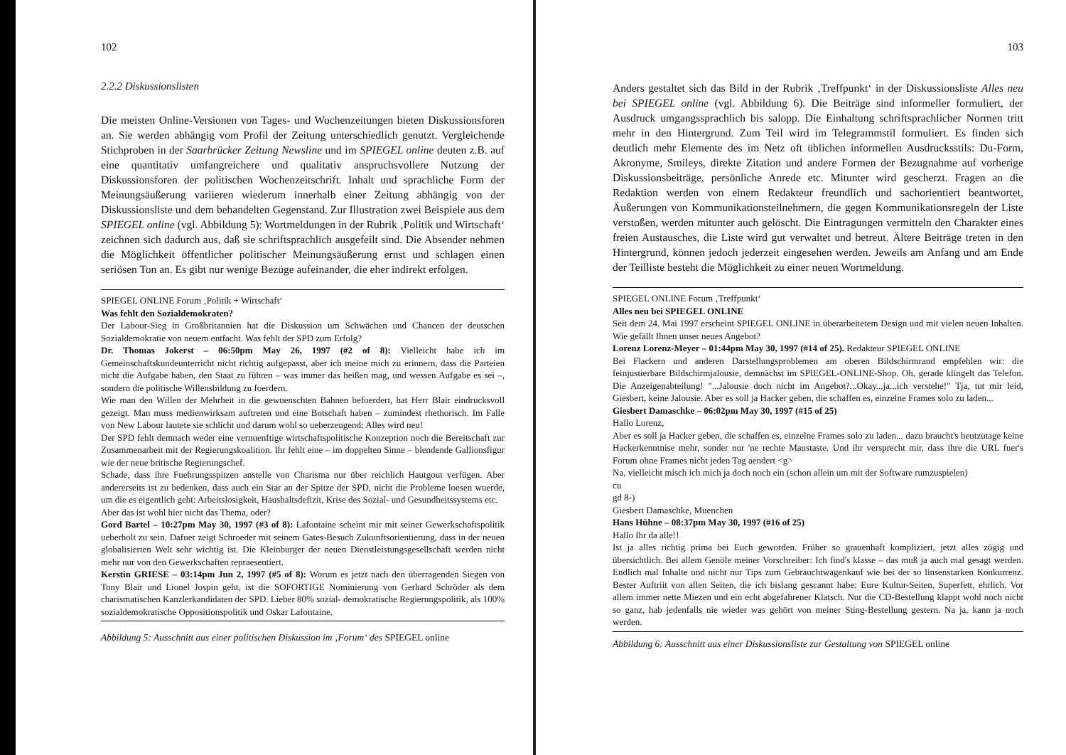102
2.2.2 Diskussionslisten
Die meisten Online-Versionen von Tages- und Wochenzeitungen bieten Diskussionsforen an. Sie werden abhängig vom Profil der Zeitung unterschiedlich genutzt. Vergleichende Stichproben in der Saarbrücker Zeitung Newsline und im SPIEGEL online deuten z.B. auf eine quantitativ umfangreichere und qualitativ anspruchsvollere Nutzung der Diskussionsforen der politischen Wochenzeitschrift. Inhalt und sprachliche Form der Meinungsäußerung variieren wiederum innerhalb einer Zeitung abhängig von der Diskussionsliste und dem behandelten Gegenstand. Zur Illustration zwei Beispiele aus dem SPIEGEL online (vgl. Abbildung 5): Wortmeldungen in der Rubrik ‚Politik und Wirtschaft‘ zeichnen sich dadurch aus, daß sie schriftsprachlich ausgefeilt sind. Die Absender nehmen die Möglichkeit öffentlicher politischer Meinungsäußerung ernst und schlagen einen seriösen Ton an. Es gibt nur wenige Bezüge aufeinander, die eher indirekt erfolgen.
SPIEGEL ONLINE Forum ‚Politik + Wirtschaft‘
Was fehlt den Sozialdemokraten?
Der Labour-Sieg in Großbritannien hat die Diskussion um Schwächen und Chancen der deutschen Sozialdemokratie von neuem entfacht. Was fehlt der SPD zum Erfolg?
Dr. Thomas Jokerst – 06:50pm May 26, 1997 (#2 of 8): Vielleicht habe ich im Gemeinschaftskundeunterricht nicht richtig aufgepasst, aber ich meine mich zu erinnern, dass die Parteien nicht die Aufgabe haben, den Staat zu führen – was immer das heißen mag, und wessen Aufgabe es sei –, sondern die politische Willensbildung zu foerdern.
Wie man den Willen der Mehrheit in die gewuenschten Bahnen befoerdert, hat Herr Blair eindrucksvoll gezeigt. Man muss medienwirksam auftreten und eine Botschaft haben – zumindest rhethorisch. Im Falle von New Labour lautete sie schlicht und darum wohl so ueberzeugend: Alles wird neu!
Der SPD fehlt demnach weder eine vernuenftige wirtschaftspolitische Konzeption noch die Bereitschaft zur Zusammenarbeit mit der Regierungskoalition. Ihr fehlt eine – im doppelten Sinne – blendende Gallionsfigur wie der neue britische Regierungschef.
Schade, dass ihre Fuehrungsspitzen anstelle von Charisma nur über reichlich Hautgout verfügen. Aber andererseits ist zu bedenken, dass auch ein Star an der Spitze der SPD, nicht die Probleme loesen wuerde, um die es eigentlich geht: Arbeitslosigkeit, Haushaltsdefizit, Krise des Sozial- und Gesundheitssystems etc.
Aber das ist wohl hier nicht das Thema, oder?
Gord Bartel – 10:27pm May 30, 1997 (#3 of 8): Lafontaine scheint mir mit seiner Gewerkschaftspolitik ueberholt zu sein. Dafuer zeigt Schroeder mit seinem Gates-Besuch Zukunftsorientierung, dass in der neuen globalisierten Welt sehr wichtig ist. Die Kleinburger der neuen Dienstleistungsgesellschaft werden nicht mehr nur von den Gewerkschaften repraesentiert.
Kerstin GRIESE – 03:14pm Jun 2, 1997 (#5 of 8): Worum es jetzt nach den überragenden Siegen von Tony Blair und Lionel Jospin geht, ist die SOFORTIGE Nominierung von Gerhard Schröder als dem charismatischen Kanzlerkandidaten der SPD. Lieber 80% sozial- demokratische Regierungspolitik, als 100% sozialdemokratische Oppositionspolitik und Oskar Lafontaine.
Abbildung 5: Ausschnitt aus einer politischen Diskussion im ‚Forum‘ des SPIEGEL online
103
Anders gestaltet sich das Bild in der Rubrik ‚Treffpunkt‘ in der Diskussionsliste Alles neu bei SPIEGEL online (vgl. Abbildung 6). Die Beiträge sind informeller formuliert, der Ausdruck umgangssprachlich bis salopp. Die Einhaltung schriftsprachlicher Normen tritt mehr in den Hintergrund. Zum Teil wird im Telegrammstil formuliert. Es finden sich deutlich mehr Elemente des im Netz oft üblichen informellen Ausdrucksstils: Du-Form, Akronyme, Smileys, direkte Zitation und andere Formen der Bezugnahme auf vorherige Diskussionsbeiträge, persönliche Anrede etc. Mitunter wird gescherzt. Fragen an die Redaktion werden von einem Redakteur freundlich und sachorientiert beantwortet, Äußerungen von Kommunikationsteilnehmern, die gegen Kommunikationsregeln der Liste verstoßen, werden mitunter auch gelöscht. Die Eintragungen vermitteln den Charakter eines freien Austausches, die Liste wird gut verwaltet und betreut. Ältere Beiträge treten in den Hintergrund, können jedoch jederzeit eingesehen werden. Jeweils am Anfang und am Ende der Teilliste besteht die Möglichkeit zu einer neuen Wortmeldung.
SPIEGEL ONLINE Forum ‚Treffpunkt‘
Alles neu bei SPIEGEL ONLINE
Seit dem 24. Mai 1997 erscheint SPIEGEL ONLINE in überarbeitetem Design und mit vielen neuen Inhalten. Wie gefällt Ihnen unser neues Angebot?
Lorenz Lorenz-Meyer – 01:44pm May 30, 1997 (#14 of 25). Redakteur SPIEGEL ONLINE
Bei Flackern und anderen Darstellungsproblemen am oberen Bildschirmrand empfehlen wir: die feinjustierbare Bildschirmjalousie, demnächst im SPIEGEL-ONLINE-Shop. Oh, gerade klingelt das Telefon. Die Anzeigenabteilung! "...Jalousie doch nicht im Angebot?...Okay...ja...ich verstehe!" Tja, tut mir leid, Giesbert, keine Jalousie. Aber es soll ja Hacker geben, die schaffen es, einzelne Frames solo zu laden...
Giesbert Damaschke – 06:02pm May 30, 1997 (#15 of 25)
Hallo Lorenz,
Aber es soll ja Hacker geben, die schaffen es, einzelne Frames solo zu laden... dazu braucht's heutzutage keine Hackerkenntnise mehr, sonder nur 'ne rechte Maustaste. Und ihr versprecht mir, dass ihre die URL fuer's Forum ohne Frames nicht jeden Tag aendert <g>
Na, vielleicht misch ich mich ja doch noch ein (schon allein um mit der Software rumzuspielen)
cu
gd 8-)
Giesbert Damaschke, Muenchen
Hans Hühne – 08:37pm May 30, 1997 (#16 of 25)
Hallo Ihr da alle!!
Ist ja alles richtig prima bei Euch geworden. Früher so grauenhaft kompliziert, jetzt alles zügig und übersichtlich. Bei allem Genöle meiner Vorschreiber: Ich find's klasse – das muß ja auch mal gesagt werden. Endlich mal Inhalte und nicht nur Tips zum Gebrauchtwagenkauf wie bei der so linsenstarken Konkurrenz. Bester Auftriit von allen Seiten, die ich bislang gescannt habe: Eure Kultur-Seiten. Superfett, ehrlich. Vor allem immer nette Miezen und ein echt abgefahrener Klatsch. Nur die CD-Bestellung klappt wohl noch nicht so ganz, hab jedenfalls nie wieder was gehört von meiner Sting-Bestellung gestern. Na ja, kann ja noch werden.
Abbildung 6: Ausschnitt aus einer Diskussionsliste zur Gestaltung von SPIEGEL online